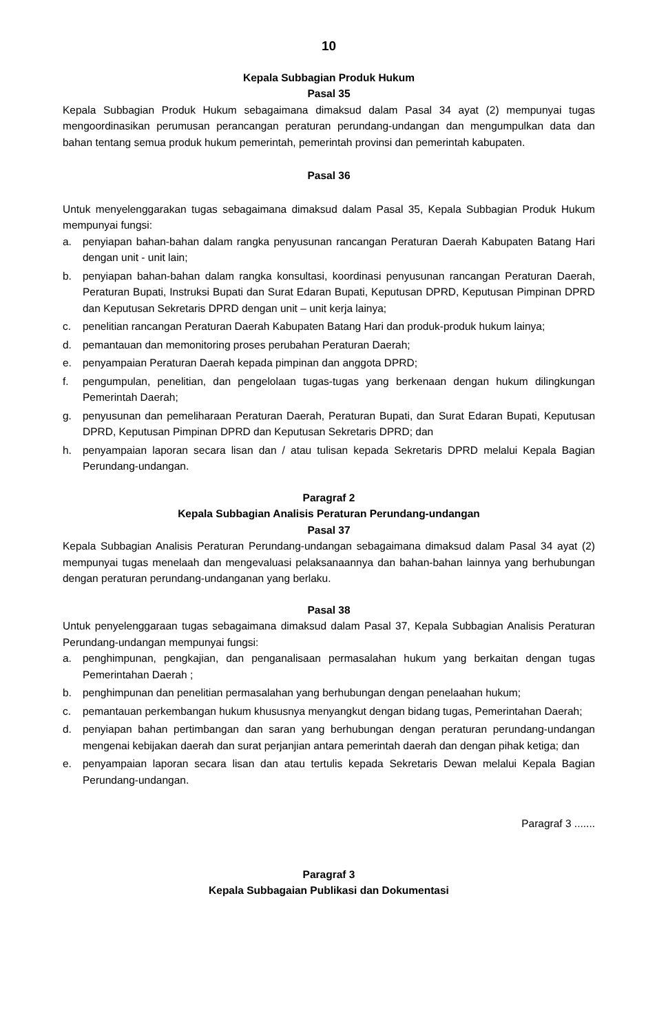10
Kepala Subbagian Produk Hukum
Pasal 35
Kepala Subbagian Produk Hukum sebagaimana dimaksud dalam Pasal 34 ayat (2) mempunyai tugas mengoordinasikan perumusan perancangan peraturan perundang-undangan dan mengumpulkan data dan bahan tentang semua produk hukum pemerintah, pemerintah provinsi dan pemerintah kabupaten.
Pasal 36
Untuk menyelenggarakan tugas sebagaimana dimaksud dalam Pasal 35, Kepala Subbagian Produk Hukum mempunyai fungsi:
a. penyiapan bahan-bahan dalam rangka penyusunan rancangan Peraturan Daerah Kabupaten Batang Hari dengan unit - unit lain;
b. penyiapan bahan-bahan dalam rangka konsultasi, koordinasi penyusunan rancangan Peraturan Daerah, Peraturan Bupati, Instruksi Bupati dan Surat Edaran Bupati, Keputusan DPRD, Keputusan Pimpinan DPRD dan Keputusan Sekretaris DPRD dengan unit – unit kerja lainya;
c. penelitian rancangan Peraturan Daerah Kabupaten Batang Hari dan produk-produk hukum lainya;
d. pemantauan dan memonitoring proses perubahan Peraturan Daerah;
e. penyampaian Peraturan Daerah kepada pimpinan dan anggota DPRD;
f. pengumpulan, penelitian, dan pengelolaan tugas-tugas yang berkenaan dengan hukum dilingkungan Pemerintah Daerah;
g. penyusunan dan pemeliharaan Peraturan Daerah, Peraturan Bupati, dan Surat Edaran Bupati, Keputusan DPRD, Keputusan Pimpinan DPRD dan Keputusan Sekretaris DPRD; dan
h. penyampaian laporan secara lisan dan / atau tulisan kepada Sekretaris DPRD melalui Kepala Bagian Perundang-undangan.
Paragraf 2
Kepala Subbagian Analisis Peraturan Perundang-undangan
Pasal 37
Kepala Subbagian Analisis Peraturan Perundang-undangan sebagaimana dimaksud dalam Pasal 34 ayat (2) mempunyai tugas menelaah dan mengevaluasi pelaksanaannya dan bahan-bahan lainnya yang berhubungan dengan peraturan perundang-undanganan yang berlaku.
Pasal 38
Untuk penyelenggaraan tugas sebagaimana dimaksud dalam Pasal 37, Kepala Subbagian Analisis Peraturan Perundang-undangan mempunyai fungsi:
a. penghimpunan, pengkajian, dan penganalisaan permasalahan hukum yang berkaitan dengan tugas Pemerintahan Daerah ;
b. penghimpunan dan penelitian permasalahan yang berhubungan dengan penelaahan hukum;
c. pemantauan perkembangan hukum khususnya menyangkut dengan bidang tugas, Pemerintahan Daerah;
d. penyiapan bahan pertimbangan dan saran yang berhubungan dengan peraturan perundang-undangan mengenai kebijakan daerah dan surat perjanjian antara pemerintah daerah dan dengan pihak ketiga; dan
e. penyampaian laporan secara lisan dan atau tertulis kepada Sekretaris Dewan melalui Kepala Bagian Perundang-undangan.
Paragraf 3 .......
Paragraf 3
Kepala Subbagaian Publikasi dan Dokumentasi